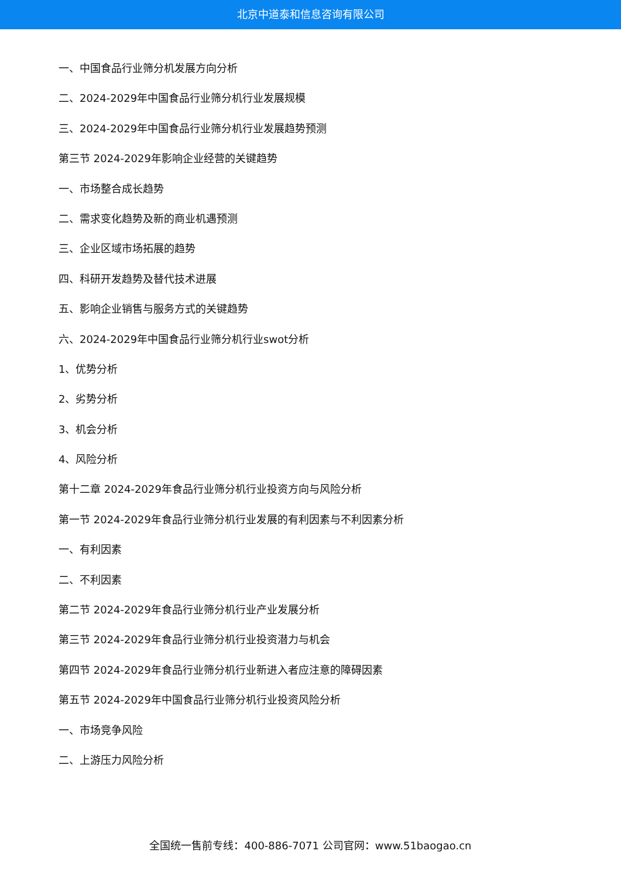北京中道泰和信息咨询有限公司
一、中国食品行业筛分机发展方向分析
二、2024-2029年中国食品行业筛分机行业发展规模
三、2024-2029年中国食品行业筛分机行业发展趋势预测
第三节 2024-2029年影响企业经营的关键趋势
一、市场整合成长趋势
二、需求变化趋势及新的商业机遇预测
三、企业区域市场拓展的趋势
四、科研开发趋势及替代技术进展
五、影响企业销售与服务方式的关键趋势
六、2024-2029年中国食品行业筛分机行业swot分析
1、优势分析
2、劣势分析
3、机会分析
4、风险分析
第十二章 2024-2029年食品行业筛分机行业投资方向与风险分析
第一节 2024-2029年食品行业筛分机行业发展的有利因素与不利因素分析
一、有利因素
二、不利因素
第二节 2024-2029年食品行业筛分机行业产业发展分析
第三节 2024-2029年食品行业筛分机行业投资潜力与机会
第四节 2024-2029年食品行业筛分机行业新进入者应注意的障碍因素
第五节 2024-2029年中国食品行业筛分机行业投资风险分析
一、市场竞争风险
二、上游压力风险分析
全国统一售前专线：400-886-7071 公司官网：www.51baogao.cn